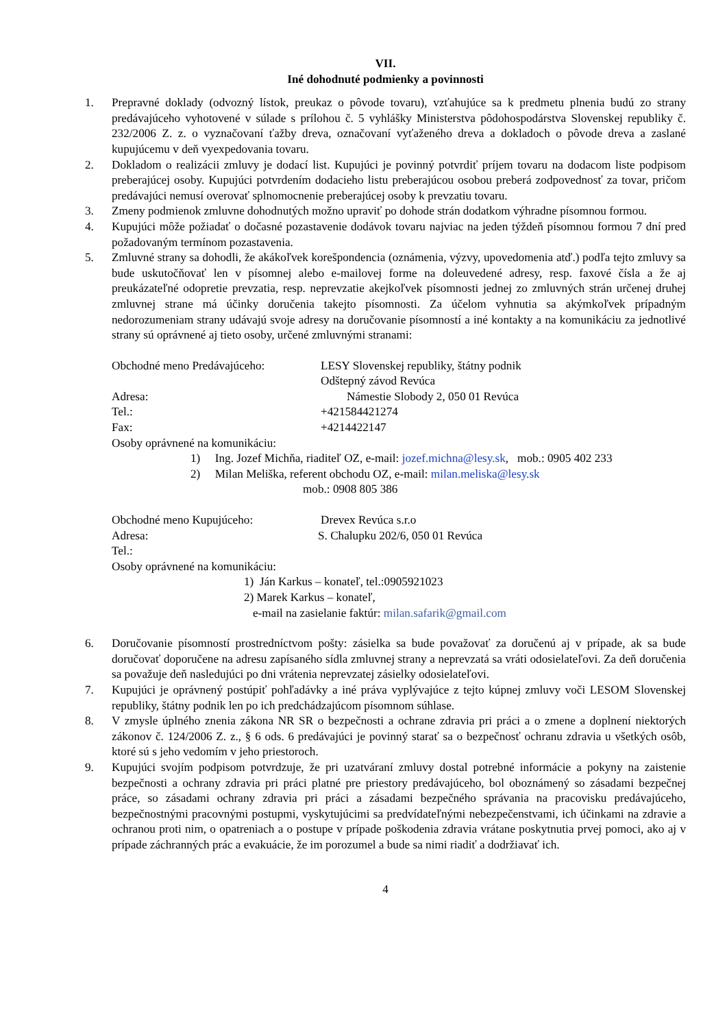VII.
Iné dohodnuté podmienky a povinnosti
1. Prepravné doklady (odvozný lístok, preukaz o pôvode tovaru), vzťahujúce sa k predmetu plnenia budú zo strany predávajúceho vyhotovené v súlade s prílohou č. 5 vyhlášky Ministerstva pôdohospodárstva Slovenskej republiky č. 232/2006 Z. z. o vyznačovaní ťažby dreva, označovaní vyťaženého dreva a dokladoch o pôvode dreva a zaslané kupujúcemu v deň vyexpedovania tovaru.
2. Dokladom o realizácii zmluvy je dodací list. Kupujúci je povinný potvrdiť príjem tovaru na dodacom liste podpisom preberajúcej osoby. Kupujúci potvrdením dodacieho listu preberajúcou osobou preberá zodpovednosť za tovar, pričom predávajúci nemusí overovať splnomocnenie preberajúcej osoby k prevzatiu tovaru.
3. Zmeny podmienok zmluvne dohodnutých možno upraviť po dohode strán dodatkom výhradne písomnou formou.
4. Kupujúci môže požiadať o dočasné pozastavenie dodávok tovaru najviac na jeden týždeň písomnou formou 7 dní pred požadovaným termínom pozastavenia.
5. Zmluvné strany sa dohodli, že akákoľvek korešpondencia (oznámenia, výzvy, upovedomenia atď.) podľa tejto zmluvy sa bude uskutočňovať len v písomnej alebo e-mailovej forme na doleuvedené adresy, resp. faxové čísla a že aj preukázateľné odopretie prevzatia, resp. neprevzatie akejkoľvek písomnosti jednej zo zmluvných strán určenej druhej zmluvnej strane má účinky doručenia takejto písomnosti. Za účelom vyhnutia sa akýmkoľvek prípadným nedorozumeniam strany udávajú svoje adresy na doručovanie písomností a iné kontakty a na komunikáciu za jednotlivé strany sú oprávnené aj tieto osoby, určené zmluvnými stranami:
Obchodné meno Predávajúceho: LESY Slovenskej republiky, štátny podnik
Odštepný závod Revúca
Adresa: Námestie Slobody 2, 050 01 Revúca
Tel.: +421584421274
Fax: +4214422147
Osoby oprávnené na komunikáciu:
1) Ing. Jozef Michňa, riaditeľ OZ, e-mail: jozef.michna@lesy.sk, mob.: 0905 402 233
2) Milan Meliška, referent obchodu OZ, e-mail: milan.meliska@lesy.sk
mob.: 0908 805 386
Obchodné meno Kupujúceho: Drevex Revúca s.r.o
Adresa: S. Chalupku 202/6, 050 01 Revúca
Tel.:
Osoby oprávnené na komunikáciu:
1) Ján Karkus – konateľ, tel.:0905921023
2) Marek Karkus – konateľ,
e-mail na zasielanie faktúr: milan.safarik@gmail.com
6. Doručovanie písomností prostredníctvom pošty: zásielka sa bude považovať za doručenú aj v prípade, ak sa bude doručovať doporučene na adresu zapísaného sídla zmluvnej strany a neprevzatá sa vráti odosielateľovi. Za deň doručenia sa považuje deň nasledujúci po dni vrátenia neprevzatej zásielky odosielateľovi.
7. Kupujúci je oprávnený postúpiť pohľadávky a iné práva vyplývajúce z tejto kúpnej zmluvy voči LESOM Slovenskej republiky, štátny podnik len po ich predchádzajúcom písomnom súhlase.
8. V zmysle úplného znenia zákona NR SR o bezpečnosti a ochrane zdravia pri práci a o zmene a doplnení niektorých zákonov č. 124/2006 Z. z., § 6 ods. 6 predávajúci je povinný starať sa o bezpečnosť ochranu zdravia u všetkých osôb, ktoré sú s jeho vedomím v jeho priestoroch.
9. Kupujúci svojím podpisom potvrdzuje, že pri uzatváraní zmluvy dostal potrebné informácie a pokyny na zaistenie bezpečnosti a ochrany zdravia pri práci platné pre priestory predávajúceho, bol oboznámený so zásadami bezpečnej práce, so zásadami ochrany zdravia pri práci a zásadami bezpečného správania na pracovisku predávajúceho, bezpečnostnými pracovnými postupmi, vyskytujúcimi sa predvídateľnými nebezpečenstvami, ich účinkami na zdravie a ochranou proti nim, o opatreniach a o postupe v prípade poškodenia zdravia vrátane poskytnutia prvej pomoci, ako aj v prípade záchranných prác a evakuácie, že im porozumel a bude sa nimi riadiť a dodržiavať ich.
4